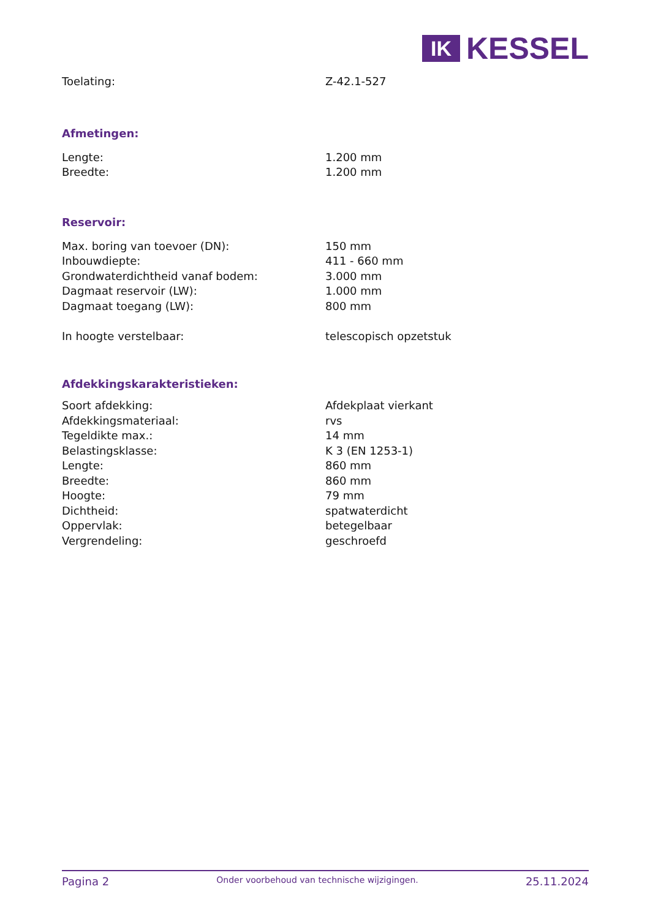IK
KESSEL
| Toelating: | Z-42.1-527 |
Afmetingen:
| Lengte: | 1.200 mm |
| Breedte: | 1.200 mm |
Reservoir:
| Max. boring van toevoer (DN): | 150 mm |
| Inbouwdiepte: | 411 - 660 mm |
| Grondwaterdichtheid vanaf bodem: | 3.000 mm |
| Dagmaat reservoir (LW): | 1.000 mm |
| Dagmaat toegang (LW): | 800 mm |
| In hoogte verstelbaar: | telescopisch opzetstuk |
Afdekkingskarakteristieken:
| Soort afdekking: | Afdekplaat vierkant |
| Afdekkingsmateriaal: | rvs |
| Tegeldikte max.: | 14 mm |
| Belastingsklasse: | K 3 (EN 1253-1) |
| Lengte: | 860 mm |
| Breedte: | 860 mm |
| Hoogte: | 79 mm |
| Dichtheid: | spatwaterdicht |
| Oppervlak: | betegelbaar |
| Vergrendeling: | geschroefd |
Pagina 2 Onder voorbehoud van technische wijzigingen. 25.11.2024